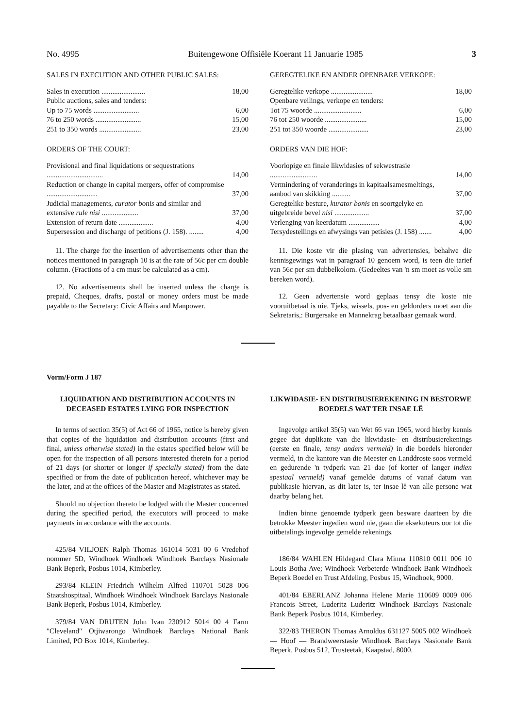No. 4995 Buitengewone Offisiële Koerant 11 Januarie 1985 3
SALES IN EXECUTION AND OTHER PUBLIC SALES:
| Sales in execution ........................ | 18,00 |
| Public auctions, sales and tenders: | |
| Up to 75 words ......................... | 6,00 |
| 76 to 250 words ......................... | 15,00 |
| 251 to 350 words ....................... | 23,00 |
ORDERS OF THE COURT:
| Provisional and final liquidations or sequestrations ............................... | 14,00 |
| Reduction or change in capital mergers, offer of compromise ............................ | 37,00 |
| Judicial managements, curator bonis and similar and extensive rule nisi .................... | 37,00 |
| Extension of return date ................... | 4,00 |
| Supersession and discharge of petitions (J. 158). ........ | 4,00 |
11. The charge for the insertion of advertisements other than the notices mentioned in paragraph 10 is at the rate of 56c per cm double column. (Fractions of a cm must be calculated as a cm).
12. No advertisements shall be inserted unless the charge is prepaid, Cheques, drafts, postal or money orders must be made payable to the Secretary: Civic Affairs and Manpower.
GEREGTELIKE EN ANDER OPENBARE VERKOPE:
| Geregtelike verkope ....................... | 18,00 |
| Openbare veilings, verkope en tenders: | |
| Tot 75 woorde .......................... | 6,00 |
| 76 tot 250 woorde ....................... | 15,00 |
| 251 tot 350 woorde ...................... | 23,00 |
ORDERS VAN DIE HOF:
| Voorlopige en finale likwidasies of sekwestrasie .......................... | 14,00 |
| Vermindering of veranderings in kapitaalsamesmeltings, aanbod van skikking .......... | 37,00 |
| Geregtelike besture, kurator bonis en soortgelyke en uitgebreide bevel nisi ................... | 37,00 |
| Verlenging van keerdatum ................. | 4,00 |
| Tersydestellings en afwysings van petisies (J. 158) ....... | 4,00 |
11. Die koste vir die plasing van advertensies, behalwe die kennisgewings wat in paragraaf 10 genoem word, is teen die tarief van 56c per sm dubbelkolom. (Gedeeltes van 'n sm moet as volle sm bereken word).
12. Geen advertensie word geplaas tensy die koste nie vooruitbetaal is nie. Tjeks, wissels, pos- en geldorders moet aan die Sekretaris,: Burgersake en Mannekrag betaalbaar gemaak word.
Vorm/Form J 187
LIQUIDATION AND DISTRIBUTION ACCOUNTS IN DECEASED ESTATES LYING FOR INSPECTION
In terms of section 35(5) of Act 66 of 1965, notice is hereby given that copies of the liquidation and distribution accounts (first and final, unless otherwise stated) in the estates specified below will be open for the inspection of all persons interested therein for a period of 21 days (or shorter or longer if specially stated) from the date specified or from the date of publication hereof, whichever may be the later, and at the offices of the Master and Magistrates as stated.
Should no objection thereto be lodged with the Master concerned during the specified period, the executors will proceed to make payments in accordance with the accounts.
425/84 VILJOEN Ralph Thomas 161014 5031 00 6 Vredehof nommer 5D, Windhoek Windhoek Windhoek Barclays Nasionale Bank Beperk, Posbus 1014, Kimberley.
293/84 KLEIN Friedrich Wilhelm Alfred 110701 5028 006 Staatshospitaal, Windhoek Windhoek Windhoek Barclays Nasionale Bank Beperk, Posbus 1014, Kimberley.
379/84 VAN DRUTEN John Ivan 230912 5014 00 4 Farm "Cleveland" Otjiwarongo Windhoek Barclays National Bank Limited, PO Box 1014, Kimberley.
LIKWIDASIE- EN DISTRIBUSIEREKENING IN BESTORWE BOEDELS WAT TER INSAE LÊ
Ingevolge artikel 35(5) van Wet 66 van 1965, word hierby kennis gegee dat duplikate van die likwidasie- en distribusierekenings (eerste en finale, tensy anders vermeld) in die boedels hieronder vermeld, in die kantore van die Meester en Landdroste soos vermeld en gedurende 'n tydperk van 21 dae (of korter of langer indien spesiaal vermeld) vanaf gemelde datums of vanaf datum van publikasie hiervan, as dit later is, ter insae lê van alle persone wat daarby belang het.
Indien binne genoemde tydperk geen besware daarteen by die betrokke Meester ingedien word nie, gaan die eksekuteurs oor tot die uitbetalings ingevolge gemelde rekenings.
186/84 WAHLEN Hildegard Clara Minna 110810 0011 006 10 Louis Botha Ave; Windhoek Verbeterde Windhoek Bank Windhoek Beperk Boedel en Trust Afdeling, Posbus 15, Windhoek, 9000.
401/84 EBERLANZ Johanna Helene Marie 110609 0009 006 Francois Street, Luderitz Luderitz Windhoek Barclays Nasionale Bank Beperk Posbus 1014, Kimberley.
322/83 THERON Thomas Arnoldus 631127 5005 002 Windhoek — Hoof — Brandweerstasie Windhoek Barclays Nasionale Bank Beperk, Posbus 512, Trusteetak, Kaapstad, 8000.